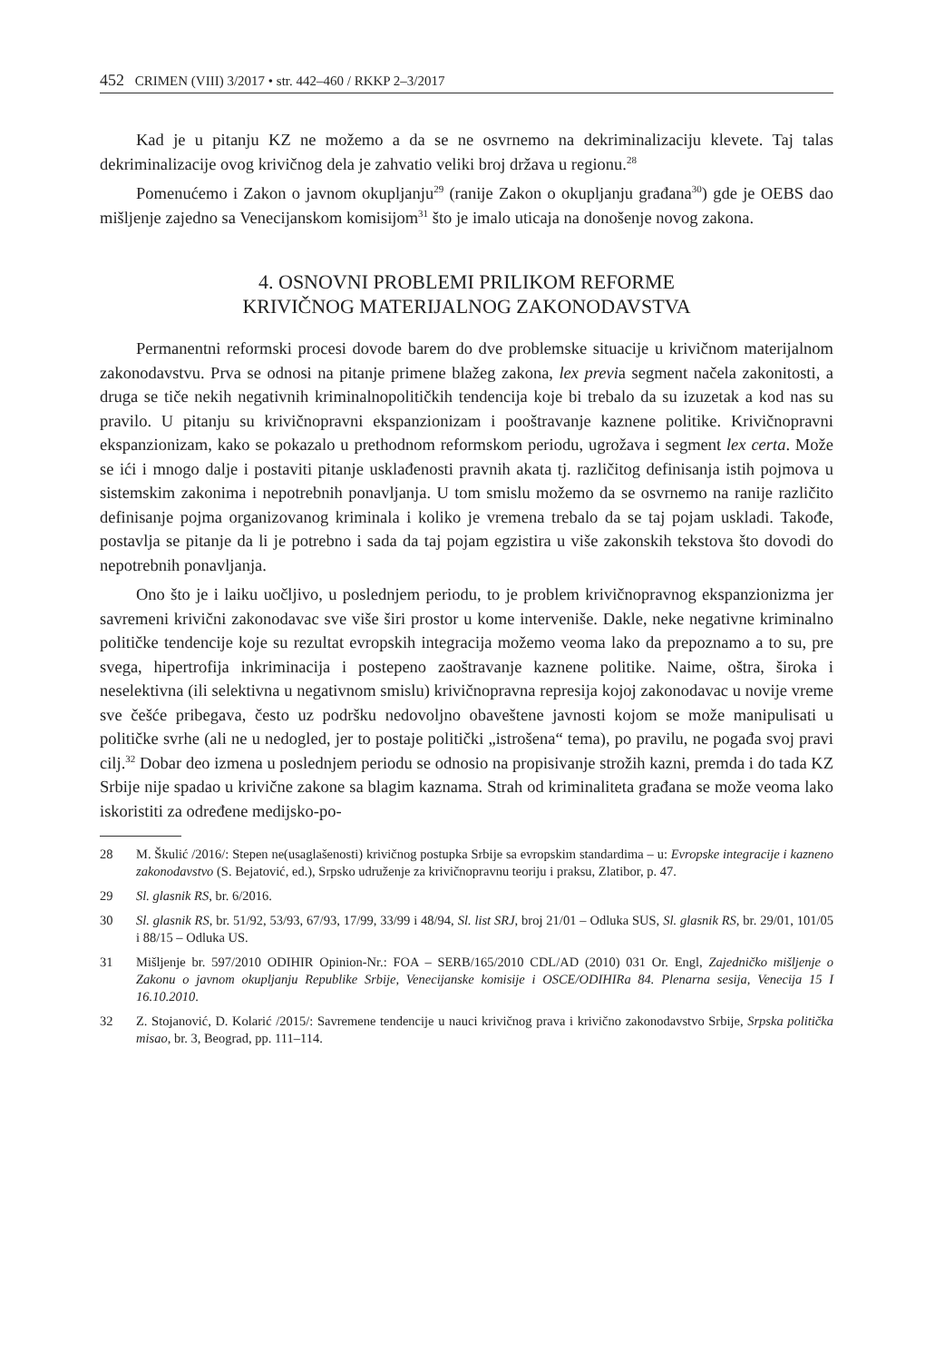452 CRIMEN (VIII) 3/2017 • str. 442–460 / RKKP 2–3/2017
Kad je u pitanju KZ ne možemo a da se ne osvrnemo na dekriminalizaciju klevete. Taj talas dekriminalizacije ovog krivičnog dela je zahvatio veliki broj država u regionu.<sup>28</sup>
Pomenućemo i Zakon o javnom okupljanju<sup>29</sup> (ranije Zakon o okupljanju građana<sup>30</sup>) gde je OEBS dao mišljenje zajedno sa Venecijanskom komisijom<sup>31</sup> što je imalo uticaja na donošenje novog zakona.
4. OSNOVNI PROBLEMI PRILIKOM REFORME
KRIVIČNOG MATERIJALNOG ZAKONODAVSTVA
Permanentni reformski procesi dovode barem do dve problemske situacije u krivičnom materijalnom zakonodavstvu. Prva se odnosi na pitanje primene blažeg zakona, lex previa segment načela zakonitosti, a druga se tiče nekih negativnih kriminalnopolitičkih tendencija koje bi trebalo da su izuzetak a kod nas su pravilo. U pitanju su krivičnopravni ekspanzionizam i pooštravanje kaznene politike. Krivičnopravni ekspanzionizam, kako se pokazalo u prethodnom reformskom periodu, ugrožava i segment lex certa. Može se ići i mnogo dalje i postaviti pitanje usklađenosti pravnih akata tj. različitog definisanja istih pojmova u sistemskim zakonima i nepotrebnih ponavljanja. U tom smislu možemo da se osvrnemo na ranije različito definisanje pojma organizovanog kriminala i koliko je vremena trebalo da se taj pojam uskladi. Takođe, postavlja se pitanje da li je potrebno i sada da taj pojam egzistira u više zakonskih tekstova što dovodi do nepotrebnih ponavljanja.
Ono što je i laiku uočljivo, u poslednjem periodu, to je problem krivičnopravnog ekspanzionizma jer savremeni krivični zakonodavac sve više širi prostor u kome interveniše. Dakle, neke negativne kriminalno političke tendencije koje su rezultat evropskih integracija možemo veoma lako da prepoznamo a to su, pre svega, hipertrofija inkriminacija i postepeno zaoštravanje kaznene politike. Naime, oštra, široka i neselektivna (ili selektivna u negativnom smislu) krivičnopravna represija kojoj zakonodavac u novije vreme sve češće pribegava, često uz podršku nedovoljno obaveštene javnosti kojom se može manipulisati u političke svrhe (ali ne u nedogled, jer to postaje politički „istrošena“ tema), po pravilu, ne pogađa svoj pravi cilj.<sup>32</sup> Dobar deo izmena u poslednjem periodu se odnosio na propisivanje strožih kazni, premda i do tada KZ Srbije nije spadao u krivične zakone sa blagim kaznama. Strah od kriminaliteta građana se može veoma lako iskoristiti za određene medijsko-po-
28 M. Škulić /2016/: Stepen ne(usaglašenosti) krivičnog postupka Srbije sa evropskim standardima – u: Evropske integracije i kazneno zakonodavstvo (S. Bejatović, ed.), Srpsko udruženje za krivičnopravnu teoriju i praksu, Zlatibor, p. 47.
29 Sl. glasnik RS, br. 6/2016.
30 Sl. glasnik RS, br. 51/92, 53/93, 67/93, 17/99, 33/99 i 48/94, Sl. list SRJ, broj 21/01 – Odluka SUS, Sl. glasnik RS, br. 29/01, 101/05 i 88/15 – Odluka US.
31 Mišljenje br. 597/2010 ODIHIR Opinion-Nr.: FOA – SERB/165/2010 CDL/AD (2010) 031 Or. Engl, Zajedničko mišljenje o Zakonu o javnom okupljanju Republike Srbije, Venecijanske komisije i OSCE/ODIHIRa 84. Plenarna sesija, Venecija 15 I 16.10.2010.
32 Z. Stojanović, D. Kolarić /2015/: Savremene tendencije u nauci krivičnog prava i krivično zakonodavstvo Srbije, Srpska politička misao, br. 3, Beograd, pp. 111–114.